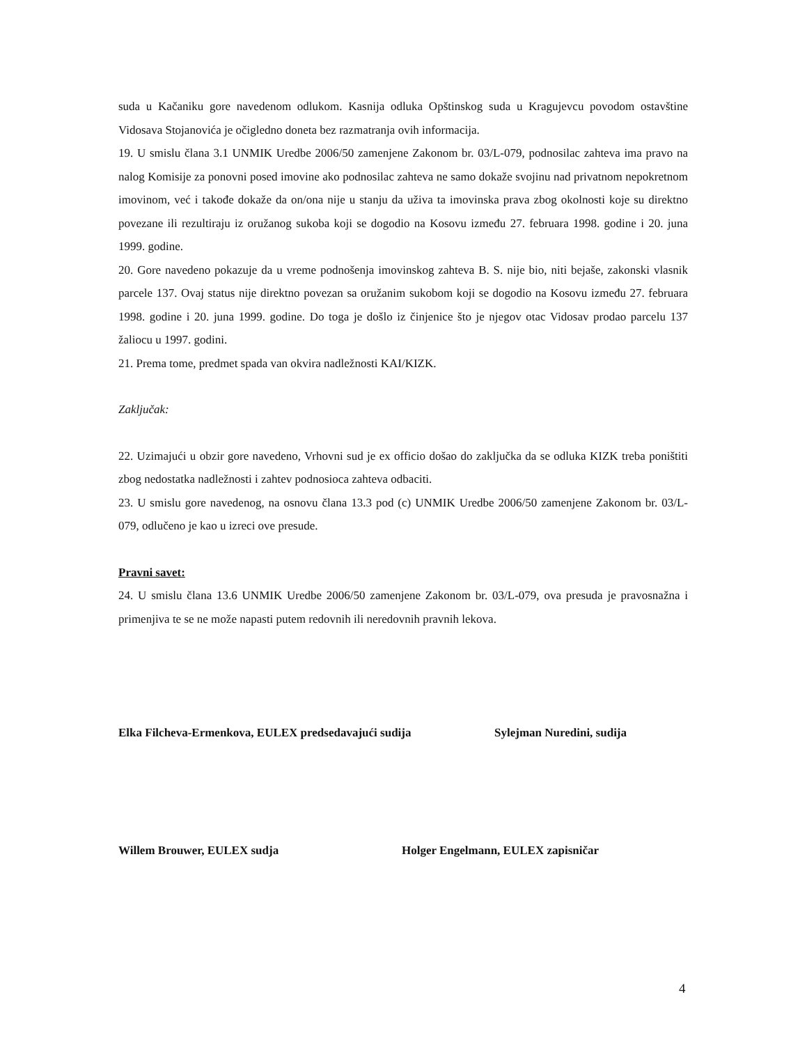suda u Kačaniku gore navedenom odlukom. Kasnija odluka Opštinskog suda u Kragujevcu povodom ostavštine Vidosava Stojanovića je očigledno doneta bez razmatranja ovih informacija.
19. U smislu člana 3.1 UNMIK Uredbe 2006/50 zamenjene Zakonom br. 03/L-079, podnosilac zahteva ima pravo na nalog Komisije za ponovni posed imovine ako podnosilac zahteva ne samo dokaže svojinu nad privatnom nepokretnom imovinom, već i takođe dokaže da on/ona nije u stanju da uživa ta imovinska prava zbog okolnosti koje su direktno povezane ili rezultiraju iz oružanog sukoba koji se dogodio na Kosovu između 27. februara 1998. godine i 20. juna 1999. godine.
20. Gore navedeno pokazuje da u vreme podnošenja imovinskog zahteva B. S. nije bio, niti bejaše, zakonski vlasnik parcele 137. Ovaj status nije direktno povezan sa oružanim sukobom koji se dogodio na Kosovu između 27. februara 1998. godine i 20. juna 1999. godine. Do toga je došlo iz činjenice što je njegov otac Vidosav prodao parcelu 137 žaliocu u 1997. godini.
21. Prema tome, predmet spada van okvira nadležnosti KAI/KIZK.
Zaključak:
22. Uzimajući u obzir gore navedeno, Vrhovni sud je ex officio došao do zaključka da se odluka KIZK treba poništiti zbog nedostatka nadležnosti i zahtev podnosioca zahteva odbaciti.
23. U smislu gore navedenog, na osnovu člana 13.3 pod (c) UNMIK Uredbe 2006/50 zamenjene Zakonom br. 03/L-079, odlučeno je kao u izreci ove presude.
Pravni savet:
24. U smislu člana 13.6 UNMIK Uredbe 2006/50 zamenjene Zakonom br. 03/L-079, ova presuda je pravosnažna i primenjiva te se ne može napasti putem redovnih ili neredovnih pravnih lekova.
Elka Filcheva-Ermenkova, EULEX predsedavajući sudija Sylejman Nuredini, sudija
Willem Brouwer, EULEX sudja Holger Engelmann, EULEX zapisničar
4